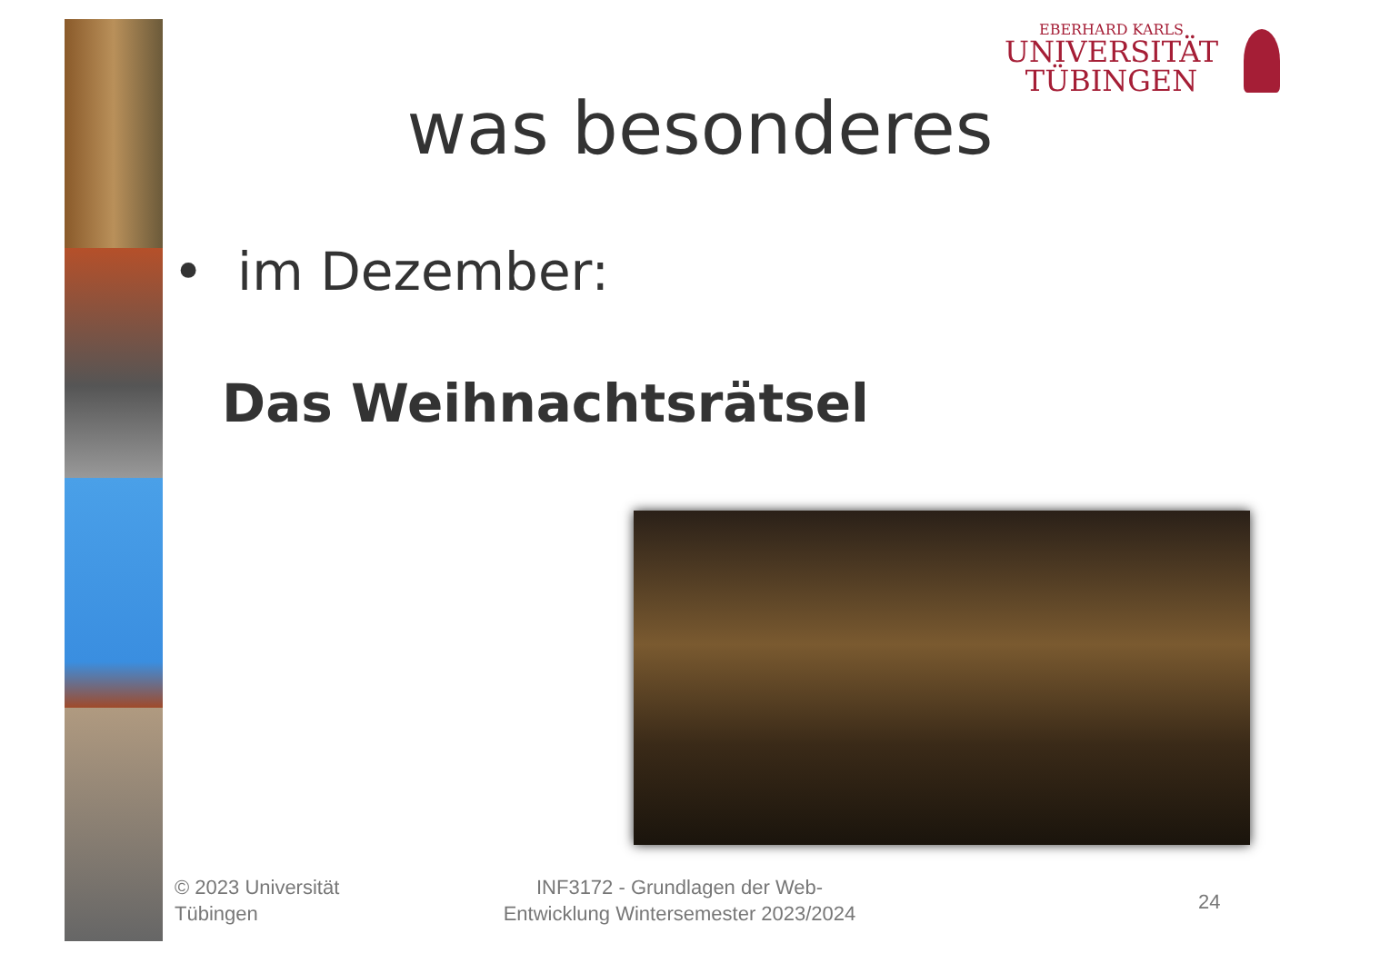EBERHARD KARLS
UNIVERSITÄT
TÜBINGEN
was besonderes
• im Dezember:
Das Weihnachtsrätsel
© 2023 Universität
Tübingen
INF3172 - Grundlagen der Web-Entwicklung Wintersemester 2023/2024
24